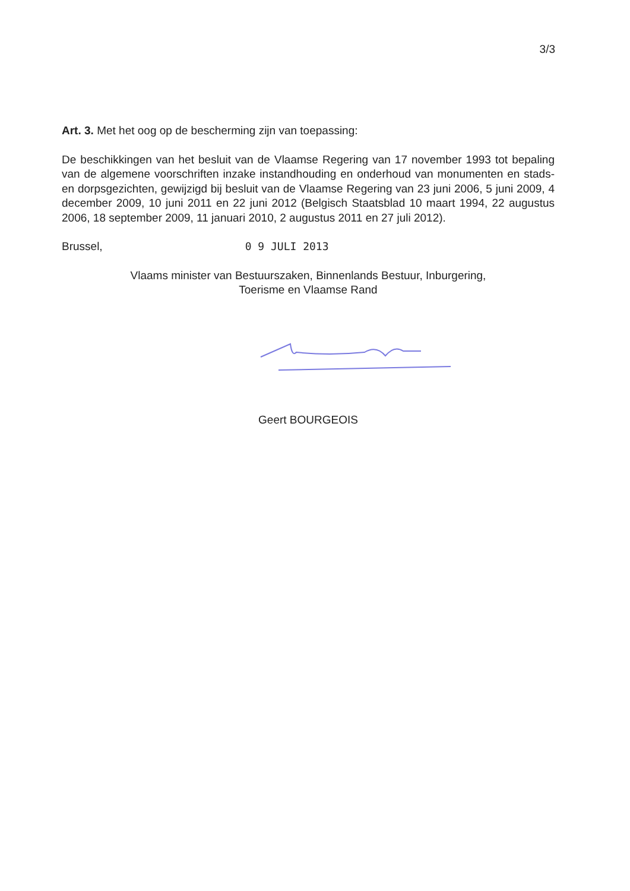3/3
Art. 3. Met het oog op de bescherming zijn van toepassing:
De beschikkingen van het besluit van de Vlaamse Regering van 17 november 1993 tot bepaling van de algemene voorschriften inzake instandhouding en onderhoud van monumenten en stads- en dorpsgezichten, gewijzigd bij besluit van de Vlaamse Regering van 23 juni 2006, 5 juni 2009, 4 december 2009, 10 juni 2011 en 22 juni 2012 (Belgisch Staatsblad 10 maart 1994, 22 augustus 2006, 18 september 2009, 11 januari 2010, 2 augustus 2011 en 27 juli 2012).
Brussel, 0 9 JULI 2013
Vlaams minister van Bestuurszaken, Binnenlands Bestuur, Inburgering,
Toerisme en Vlaamse Rand
Geert BOURGEOIS